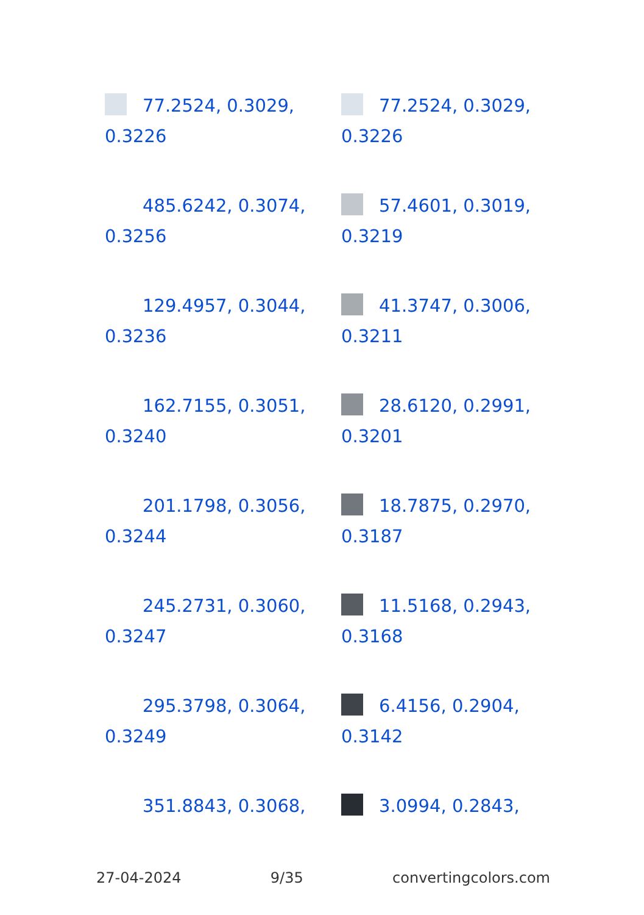77.2524, 0.3029, 0.3226
77.2524, 0.3029, 0.3226
485.6242, 0.3074, 0.3256
57.4601, 0.3019, 0.3219
129.4957, 0.3044, 0.3236
41.3747, 0.3006, 0.3211
162.7155, 0.3051, 0.3240
28.6120, 0.2991, 0.3201
201.1798, 0.3056, 0.3244
18.7875, 0.2970, 0.3187
245.2731, 0.3060, 0.3247
11.5168, 0.2943, 0.3168
295.3798, 0.3064, 0.3249
6.4156, 0.2904, 0.3142
351.8843, 0.3068,
3.0994, 0.2843,
27-04-2024 9/35 convertingcolors.com